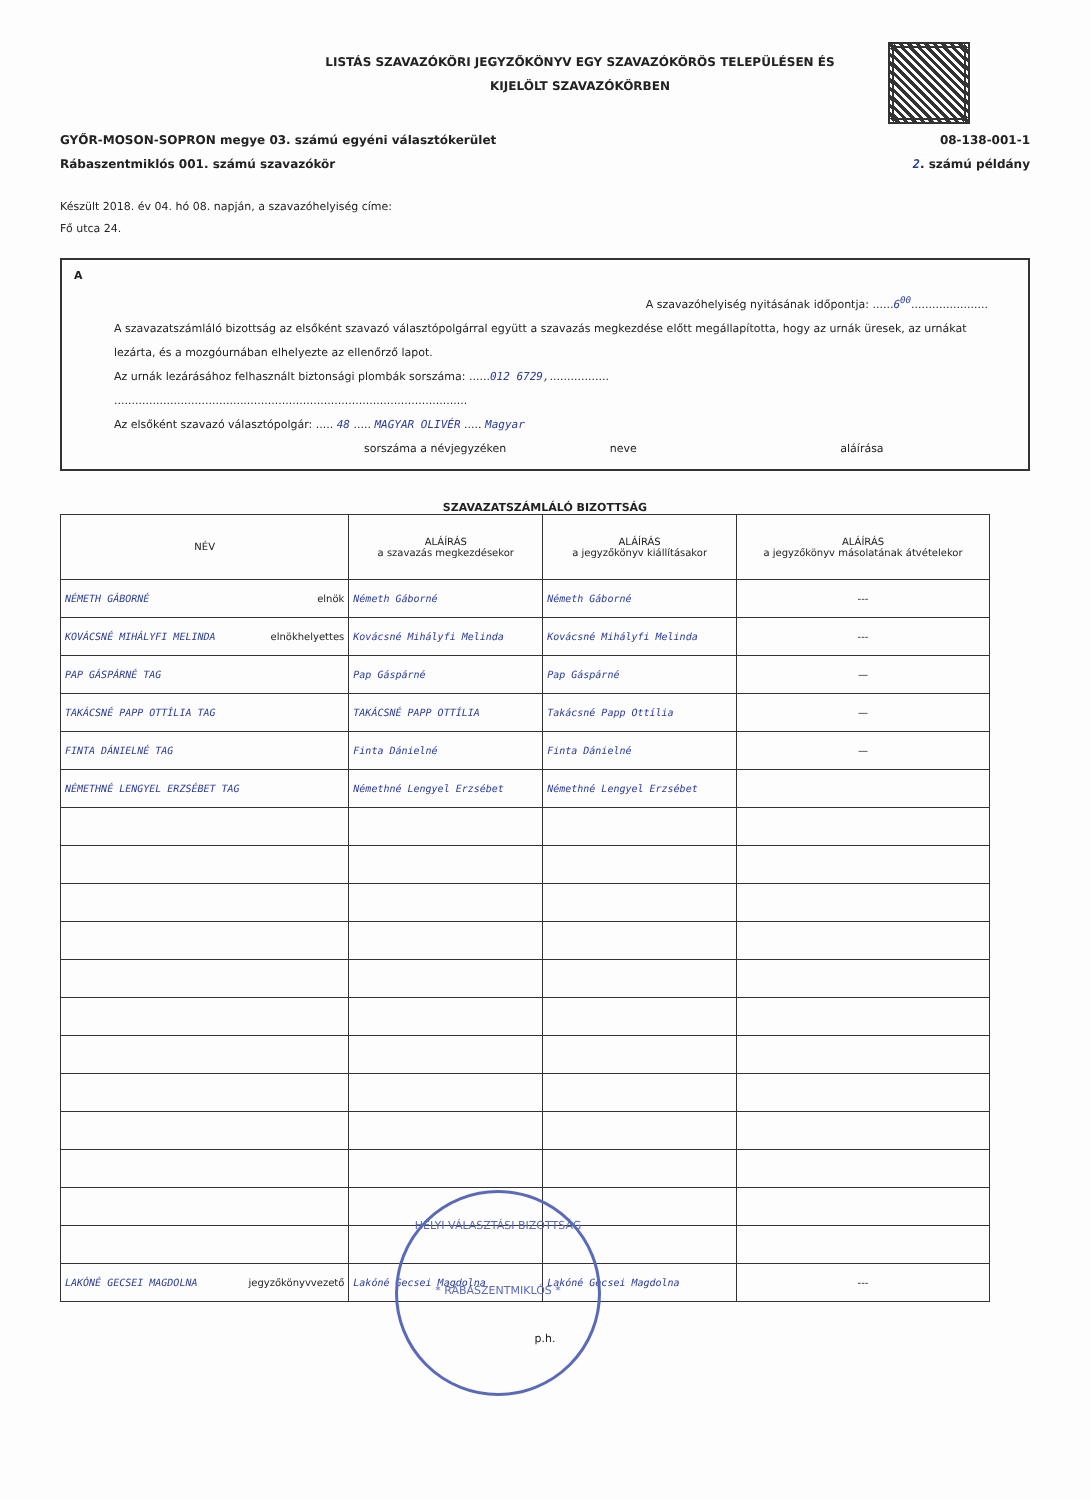LISTÁS SZAVAZÓKÖRI JEGYZŐKÖNYV EGY SZAVAZÓKÖRÖS TELEPÜLÉSEN ÉS
KIJELÖLT SZAVAZÓKÖRBEN
GYŐR-MOSON-SOPRON megye 03. számú egyéni választókerület
Rábaszentmiklós 001. számú szavazókör
08-138-001-1
2. számú példány
Készült 2018. év 04. hó 08. napján, a szavazóhelyiség címe:
Fő utca 24.
A
A szavazóhelyiség nyitásának időpontja: ......6<sup>00</sup>......................
A szavazatszámláló bizottság az elsőként szavazó választópolgárral együtt a szavazás megkezdése előtt megállapította, hogy az urnák üresek, az urnákat lezárta, és a mozgóurnában elhelyezte az ellenőrző lapot.
Az urnák lezárásához felhasznált biztonsági plombák sorszáma: ......012 6729,.................
.....................................................................................................
Az elsőként szavazó választópolgár: ..... 48 ..... MAGYAR OLIVÉR ..... Magyar
sorszáma a névjegyzéken neve aláírása
SZAVAZATSZÁMLÁLÓ BIZOTTSÁG
| NÉV | ALÁÍRÁS a szavazás megkezdésekor | ALÁÍRÁS a jegyzőkönyv kiállításakor | ALÁÍRÁS a jegyzőkönyv másolatának átvételekor |
| --- | --- | --- | --- |
| NÉMETH GÁBORNÉ elnök | Németh Gáborné | Németh Gáborné | --- |
| KOVÁCSNÉ MIHÁLYFI MELINDA elnökhelyettes | Kovácsné Mihályfi Melinda | Kovácsné Mihályfi Melinda | --- |
| PAP GÁSPÁRNÉ TAG | Pap Gáspárné | Pap Gáspárné | — |
| TAKÁCSNÉ PAPP OTTÍLIA TAG | TAKÁCSNÉ PAPP OTTÍLIA | Takácsné Papp Ottília | — |
| FINTA DÁNIELNÉ TAG | Finta Dánielné | Finta Dánielné | — |
| NÉMETHNÉ LENGYEL ERZSÉBET TAG | Némethné Lengyel Erzsébet | Némethné Lengyel Erzsébet | |
| LAKÓNÉ GECSEI MAGDOLNA jegyzőkönyvvezető | Lakóné Gecsei Magdolna | Lakóné Gecsei Magdolna | --- |
p.h.
HELYI VÁLASZTÁSI BIZOTTSÁG
* RÁBASZENTMIKLÓS *